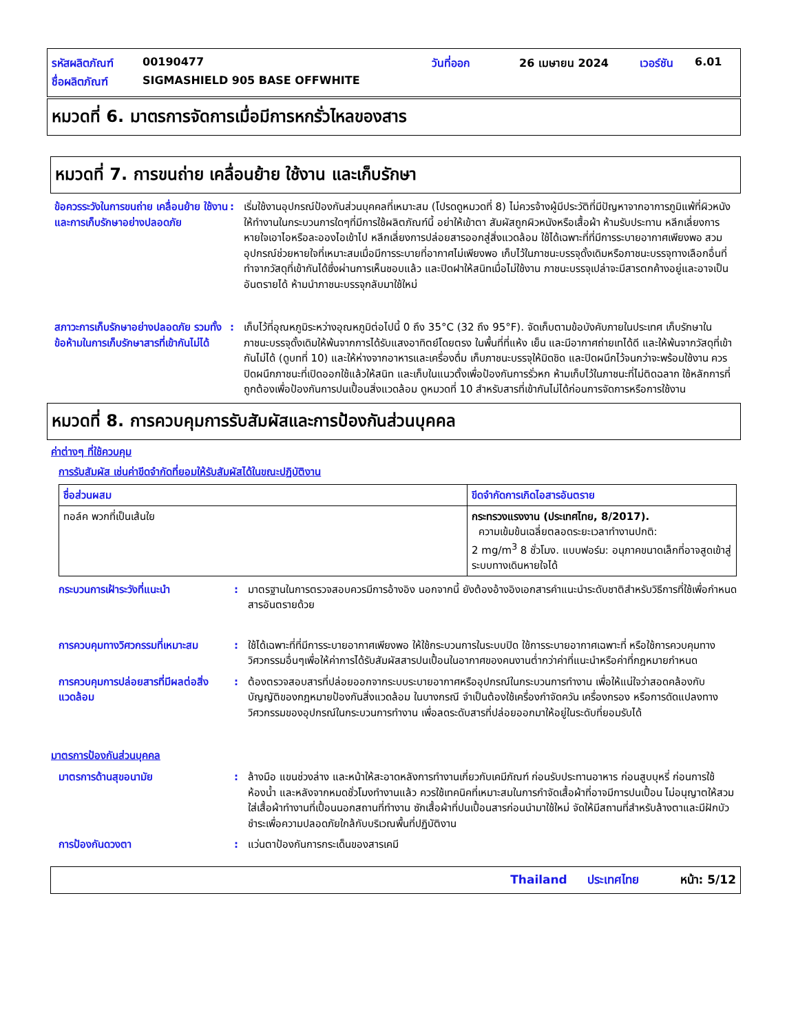รหัสผลิตภัณฑ์ 00190477 วันที่ออก 26 เมษายน 2024 เวอร์ชัน 6.01
ชื่อผลิตภัณฑ์ SIGMASHIELD 905 BASE OFFWHITE
หมวดที่ 6. มาตรการจัดการเมื่อมีการหกรั่วไหลของสาร
หมวดที่ 7. การขนถ่าย เคลื่อนย้าย ใช้งาน และเก็บรักษา
ข้อควรระวังในการขนถ่าย เคลื่อนย้าย ใช้งาน และการเก็บรักษาอย่างปลอดภัย
: เริ่มใช้งานอุปกรณ์ป้องกันส่วนบุคคลที่เหมาะสม (โปรดดูหมวดที่ 8) ไม่ควรจ้างผู้มีประวัติที่มีปัญหาจากอาการภูมิแพ้ที่ผิวหนังให้ทำงานในกระบวนการใดๆที่มีการใช้ผลิตภัณฑ์นี้ อย่าให้เข้าตา สัมผัสถูกผิวหนังหรือเสื้อผ้า ห้ามรับประทาน หลีกเลี่ยงการหายใจเอาไอหรือละอองไอเข้าไป หลีกเลี่ยงการปล่อยสารออกสู่สิ่งแวดล้อม ใช้ได้เฉพาะที่ที่มีการระบายอากาศเพียงพอ สวมอุปกรณ์ช่วยหายใจที่เหมาะสมเมื่อมีการระบายที่อากาศไม่เพียงพอ เก็บไว้ในภาชนะบรรจุดั้งเดิมหรือภาชนะบรรจุทางเลือกอื่นที่ทำจากวัสดุที่เข้ากันได้ซึ่งผ่านการเห็นชอบแล้ว และปิดฝาให้สนิทเมื่อไม่ใช้งาน ภาชนะบรรจุเปล่าจะมีสารตกค้างอยู่และอาจเป็นอันตรายได้ ห้ามนำภาชนะบรรจุกลับมาใช้ใหม่
สภาวะการเก็บรักษาอย่างปลอดภัย รวมทั้งข้อห้ามในการเก็บรักษาสารที่เข้ากันไม่ได้
: เก็บไว้ที่อุณหภูมิระหว่างอุณหภูมิต่อไปนี้ 0 ถึง 35°C (32 ถึง 95°F). จัดเก็บตามข้อบังคับภายในประเทศ เก็บรักษาในภาชนะบรรจุดั้งเดิมให้พ้นจากการได้รับแสงอาทิตย์โดยตรง ในพื้นที่ที่แห้ง เย็น และมีอากาศถ่ายเทได้ดี และให้พ้นจากวัสดุที่เข้ากันไม่ได้ (ดูบทที่ 10) และให้ห่างจากอาหารและเครื่องดื่ม เก็บภาชนะบรรจุให้มิดชิด และปิดผนึกไว้จนกว่าจะพร้อมใช้งาน ควรปิดผนึกภาชนะที่เปิดออกใช้แล้วให้สนิท และเก็บในแนวตั้งเพื่อป้องกันการรั่วหก ห้ามเก็บไว้ในภาชนะที่ไม่ติดฉลาก ใช้หลักการที่ถูกต้องเพื่อป้องกันการปนเปื้อนสิ่งแวดล้อม ดูหมวดที่ 10 สำหรับสารที่เข้ากันไม่ได้ก่อนการจัดการหรือการใช้งาน
หมวดที่ 8. การควบคุมการรับสัมผัสและการป้องกันส่วนบุคคล
ค่าต่างๆ ที่ใช้ควบคุม
การรับสัมผัส เช่นค่าขีดจำกัดที่ยอมให้รับสัมผัสได้ในขณะปฏิบัติงาน
| ชื่อส่วนผสม | ขีดจำกัดการเกิดไอสารอันตราย |
| --- | --- |
| ทอล์ค พวกที่เป็นเส้นใย | กระทรวงแรงงาน (ประเทศไทย, 8/2017). ความเข้มข้นเฉลี่ยตลอดระยะเวลาทำงานปกติ: 2 mg/m<sup>3</sup> 8 ชั่วโมง. แบบฟอร์ม: อนุภาคขนาดเล็กที่อาจสูดเข้าสู่ระบบทางเดินหายใจได้ |
กระบวนการเฝ้าระวังที่แนะนำ : มาตรฐานในการตรวจสอบควรมีการอ้างอิง นอกจากนี้ ยังต้องอ้างอิงเอกสารคำแนะนำระดับชาติสำหรับวิธีการที่ใช้เพื่อกำหนดสารอันตรายด้วย
การควบคุมทางวิศวกรรมที่เหมาะสม
: ใช้ได้เฉพาะที่ที่มีการระบายอากาศเพียงพอ ให้ใช้กระบวนการในระบบปิด ใช้การระบายอากาศเฉพาะที่ หรือใช้การควบคุมทางวิศวกรรมอื่นๆเพื่อให้ค่าการได้รับสัมผัสสารปนเปื้อนในอากาศของคนงานต่ำกว่าค่าที่แนะนำหรือค่าที่กฎหมายกำหนด
การควบคุมการปล่อยสารที่มีผลต่อสิ่งแวดล้อม
: ต้องตรวจสอบสารที่ปล่อยออกจากระบบระบายอากาศหรืออุปกรณ์ในกระบวนการทำงาน เพื่อให้แน่ใจว่าสอดคล้องกับบัญญัติของกฎหมายป้องกันสิ่งแวดล้อม ในบางกรณี จำเป็นต้องใช้เครื่องกำจัดควัน เครื่องกรอง หรือการดัดแปลงทางวิศวกรรมของอุปกรณ์ในกระบวนการทำงาน เพื่อลดระดับสารที่ปล่อยออกมาให้อยู่ในระดับที่ยอมรับได้
มาตรการป้องกันส่วนบุคคล
มาตรการด้านสุขอนามัย : ล้างมือ แขนช่วงล่าง และหน้าให้สะอาดหลังการทำงานเกี่ยวกับเคมีภัณฑ์ ก่อนรับประทานอาหาร ก่อนสูบบุหรี่ ก่อนการใช้ห้องน้ำ และหลังจากหมดชั่วโมงทำงานแล้ว ควรใช้เทคนิคที่เหมาะสมในการกำจัดเสื้อผ้าที่อาจมีการปนเปื้อน ไม่อนุญาตให้สวมใส่เสื้อผ้าทำงานที่เปื้อนนอกสถานที่ทำงาน ซักเสื้อผ้าที่ปนเปื้อนสารก่อนนำมาใช้ใหม่ จัดให้มีสถานที่สำหรับล้างตาและมีฝักบัวชำระเพื่อความปลอดภัยใกล้กับบริเวณพื้นที่ปฏิบัติงาน
การป้องกันดวงตา : แว่นตาป้องกันการกระเด็นของสารเคมี
Thailand ประเทศไทย หน้า: 5/12